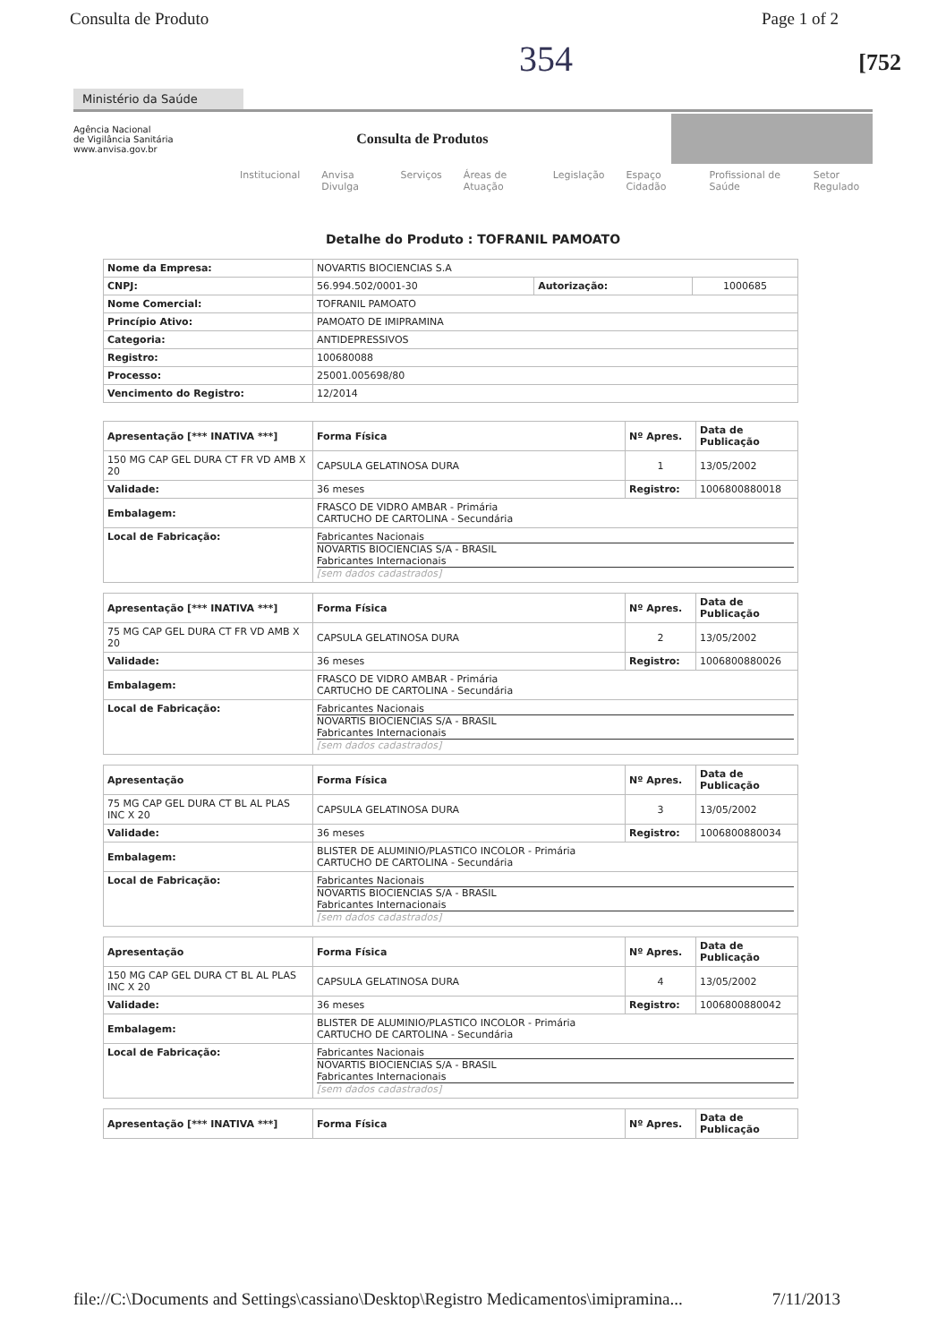Consulta de Produto Page 1 of 2
354
[752
Ministério da Saúde
Agência Nacional
de Vigilância Sanitária
www.anvisa.gov.br
Consulta de Produtos
Institucional Anvisa Divulga Serviços Áreas de Atuação Legislação Espaço Cidadão Profissional de Saúde Setor Regulado
Detalhe do Produto : TOFRANIL PAMOATO
| Nome da Empresa: | NOVARTIS BIOCIENCIAS S.A | | |
| CNPJ: | 56.994.502/0001-30 | Autorização: | 1000685 |
| Nome Comercial: | TOFRANIL PAMOATO | | |
| Princípio Ativo: | PAMOATO DE IMIPRAMINA | | |
| Categoria: | ANTIDEPRESSIVOS | | |
| Registro: | 100680088 | | |
| Processo: | 25001.005698/80 | | |
| Vencimento do Registro: | 12/2014 | | |
| Apresentação [*** INATIVA ***] | Forma Física | Nº Apres. | Data de Publicação |
| --- | --- | --- | --- |
| 150 MG CAP GEL DURA CT FR VD AMB X 20 | CAPSULA GELATINOSA DURA | 1 | 13/05/2002 |
| Validade: | 36 meses | Registro: | 1006800880018 |
| Embalagem: | FRASCO DE VIDRO AMBAR - Primária CARTUCHO DE CARTOLINA - Secundária | | |
| Local de Fabricação: | Fabricantes Nacionais NOVARTIS BIOCIENCIAS S/A - BRASIL Fabricantes Internacionais [sem dados cadastrados] | | |
| Apresentação [*** INATIVA ***] | Forma Física | Nº Apres. | Data de Publicação |
| 75 MG CAP GEL DURA CT FR VD AMB X 20 | CAPSULA GELATINOSA DURA | 2 | 13/05/2002 |
| Validade: | 36 meses | Registro: | 1006800880026 |
| Embalagem: | FRASCO DE VIDRO AMBAR - Primária CARTUCHO DE CARTOLINA - Secundária | | |
| Local de Fabricação: | Fabricantes Nacionais NOVARTIS BIOCIENCIAS S/A - BRASIL Fabricantes Internacionais [sem dados cadastrados] | | |
| Apresentação | Forma Física | Nº Apres. | Data de Publicação |
| 75 MG CAP GEL DURA CT BL AL PLAS INC X 20 | CAPSULA GELATINOSA DURA | 3 | 13/05/2002 |
| Validade: | 36 meses | Registro: | 1006800880034 |
| Embalagem: | BLISTER DE ALUMINIO/PLASTICO INCOLOR - Primária CARTUCHO DE CARTOLINA - Secundária | | |
| Local de Fabricação: | Fabricantes Nacionais NOVARTIS BIOCIENCIAS S/A - BRASIL Fabricantes Internacionais [sem dados cadastrados] | | |
| Apresentação | Forma Física | Nº Apres. | Data de Publicação |
| 150 MG CAP GEL DURA CT BL AL PLAS INC X 20 | CAPSULA GELATINOSA DURA | 4 | 13/05/2002 |
| Validade: | 36 meses | Registro: | 1006800880042 |
| Embalagem: | BLISTER DE ALUMINIO/PLASTICO INCOLOR - Primária CARTUCHO DE CARTOLINA - Secundária | | |
| Local de Fabricação: | Fabricantes Nacionais NOVARTIS BIOCIENCIAS S/A - BRASIL Fabricantes Internacionais [sem dados cadastrados] | | |
| Apresentação [*** INATIVA ***] | Forma Física | Nº Apres. | Data de Publicação |
file://C:\Documents and Settings\cassiano\Desktop\Registro Medicamentos\imipramina... 7/11/2013